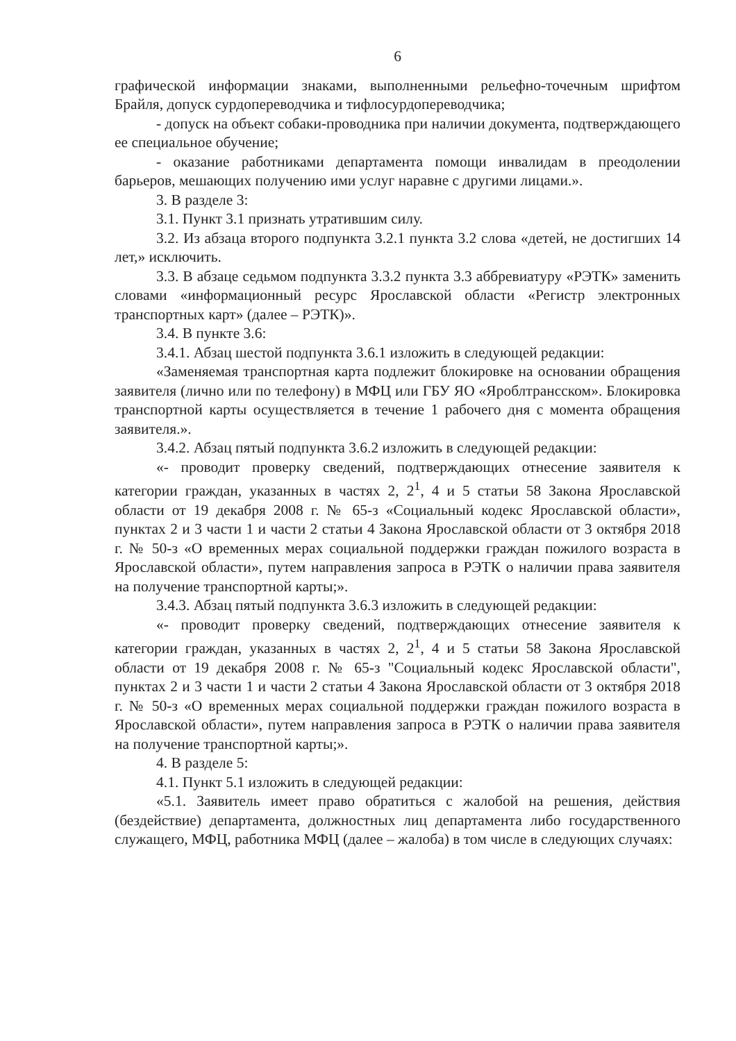6
графической информации знаками, выполненными рельефно-точечным шрифтом Брайля, допуск сурдопереводчика и тифлосурдопереводчика;
- допуск на объект собаки-проводника при наличии документа, подтверждающего ее специальное обучение;
- оказание работниками департамента помощи инвалидам в преодолении барьеров, мешающих получению ими услуг наравне с другими лицами.».
3. В разделе 3:
3.1. Пункт 3.1 признать утратившим силу.
3.2. Из абзаца второго подпункта 3.2.1 пункта 3.2 слова «детей, не достигших 14 лет,» исключить.
3.3. В абзаце седьмом подпункта 3.3.2 пункта 3.3 аббревиатуру «РЭТК» заменить словами «информационный ресурс Ярославской области «Регистр электронных транспортных карт» (далее – РЭТК)».
3.4. В пункте 3.6:
3.4.1. Абзац шестой подпункта 3.6.1 изложить в следующей редакции:
«Заменяемая транспортная карта подлежит блокировке на основании обращения заявителя (лично или по телефону) в МФЦ или ГБУ ЯО «Яроблтрансском». Блокировка транспортной карты осуществляется в течение 1 рабочего дня с момента обращения заявителя.».
3.4.2. Абзац пятый подпункта 3.6.2 изложить в следующей редакции:
«- проводит проверку сведений, подтверждающих отнесение заявителя к категории граждан, указанных в частях 2, 2<sup>1</sup>, 4 и 5 статьи 58 Закона Ярославской области от 19 декабря 2008 г. № 65-з «Социальный кодекс Ярославской области», пунктах 2 и 3 части 1 и части 2 статьи 4 Закона Ярославской области от 3 октября 2018 г. № 50-з «О временных мерах социальной поддержки граждан пожилого возраста в Ярославской области», путем направления запроса в РЭТК о наличии права заявителя на получение транспортной карты;».
3.4.3. Абзац пятый подпункта 3.6.3 изложить в следующей редакции:
«- проводит проверку сведений, подтверждающих отнесение заявителя к категории граждан, указанных в частях 2, 2<sup>1</sup>, 4 и 5 статьи 58 Закона Ярославской области от 19 декабря 2008 г. № 65-з "Социальный кодекс Ярославской области", пунктах 2 и 3 части 1 и части 2 статьи 4 Закона Ярославской области от 3 октября 2018 г. № 50-з «О временных мерах социальной поддержки граждан пожилого возраста в Ярославской области», путем направления запроса в РЭТК о наличии права заявителя на получение транспортной карты;».
4. В разделе 5:
4.1. Пункт 5.1 изложить в следующей редакции:
«5.1. Заявитель имеет право обратиться с жалобой на решения, действия (бездействие) департамента, должностных лиц департамента либо государственного служащего, МФЦ, работника МФЦ (далее – жалоба) в том числе в следующих случаях: